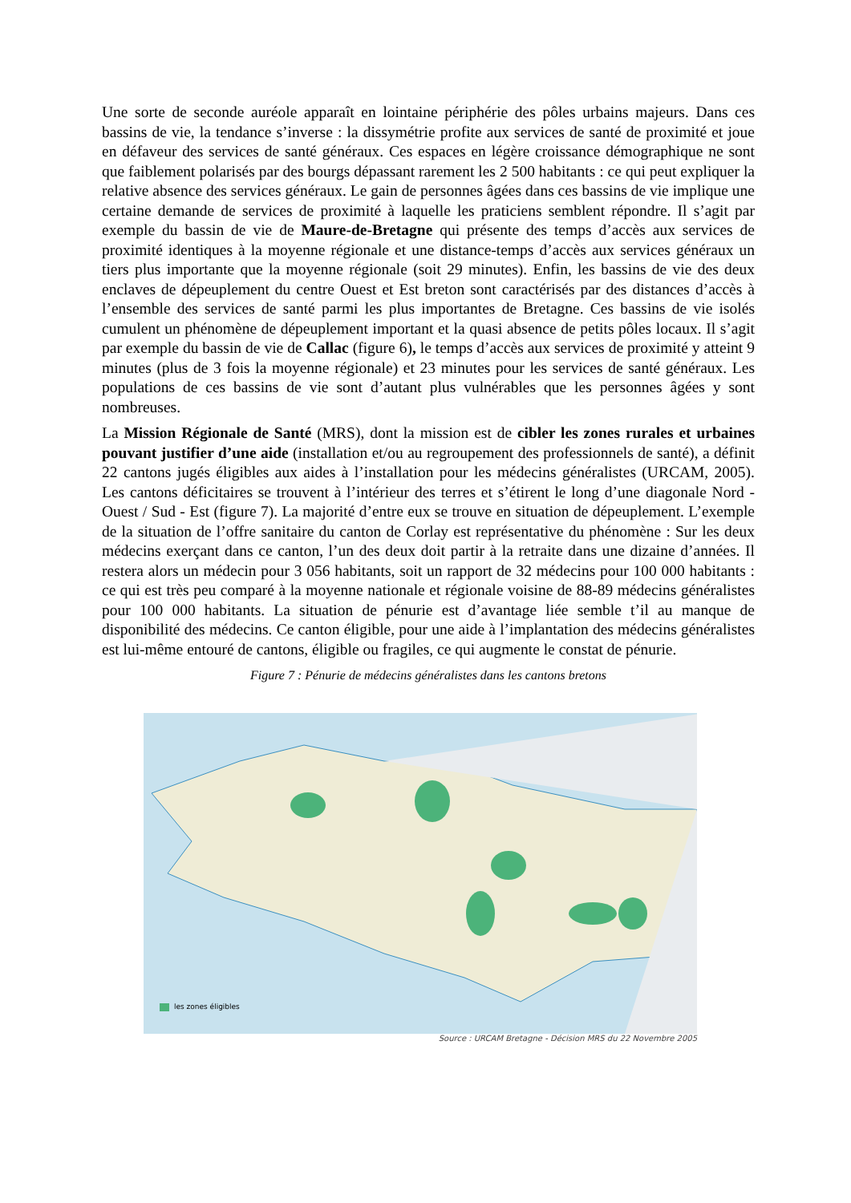Une sorte de seconde auréole apparaît en lointaine périphérie des pôles urbains majeurs. Dans ces bassins de vie, la tendance s’inverse : la dissymétrie profite aux services de santé de proximité et joue en défaveur des services de santé généraux. Ces espaces en légère croissance démographique ne sont que faiblement polarisés par des bourgs dépassant rarement les 2 500 habitants : ce qui peut expliquer la relative absence des services généraux. Le gain de personnes âgées dans ces bassins de vie implique une certaine demande de services de proximité à laquelle les praticiens semblent répondre. Il s’agit par exemple du bassin de vie de Maure-de-Bretagne qui présente des temps d’accès aux services de proximité identiques à la moyenne régionale et une distance-temps d’accès aux services généraux un tiers plus importante que la moyenne régionale (soit 29 minutes). Enfin, les bassins de vie des deux enclaves de dépeuplement du centre Ouest et Est breton sont caractérisés par des distances d’accès à l’ensemble des services de santé parmi les plus importantes de Bretagne. Ces bassins de vie isolés cumulent un phénomène de dépeuplement important et la quasi absence de petits pôles locaux. Il s’agit par exemple du bassin de vie de Callac (figure 6), le temps d’accès aux services de proximité y atteint 9 minutes (plus de 3 fois la moyenne régionale) et 23 minutes pour les services de santé généraux. Les populations de ces bassins de vie sont d’autant plus vulnérables que les personnes âgées y sont nombreuses.
La Mission Régionale de Santé (MRS), dont la mission est de cibler les zones rurales et urbaines pouvant justifier d’une aide (installation et/ou au regroupement des professionnels de santé), a définit 22 cantons jugés éligibles aux aides à l’installation pour les médecins généralistes (URCAM, 2005). Les cantons déficitaires se trouvent à l’intérieur des terres et s’étirent le long d’une diagonale Nord - Ouest / Sud - Est (figure 7). La majorité d’entre eux se trouve en situation de dépeuplement. L’exemple de la situation de l’offre sanitaire du canton de Corlay est représentative du phénomène : Sur les deux médecins exerçant dans ce canton, l’un des deux doit partir à la retraite dans une dizaine d’années. Il restera alors un médecin pour 3 056 habitants, soit un rapport de 32 médecins pour 100 000 habitants : ce qui est très peu comparé à la moyenne nationale et régionale voisine de 88-89 médecins généralistes pour 100 000 habitants. La situation de pénurie est d’avantage liée semble t’il au manque de disponibilité des médecins. Ce canton éligible, pour une aide à l’implantation des médecins généralistes est lui-même entouré de cantons, éligible ou fragiles, ce qui augmente le constat de pénurie.
Figure 7 : Pénurie de médecins généralistes dans les cantons bretons
les zones éligibles
Source : URCAM Bretagne - Décision MRS du 22 Novembre 2005